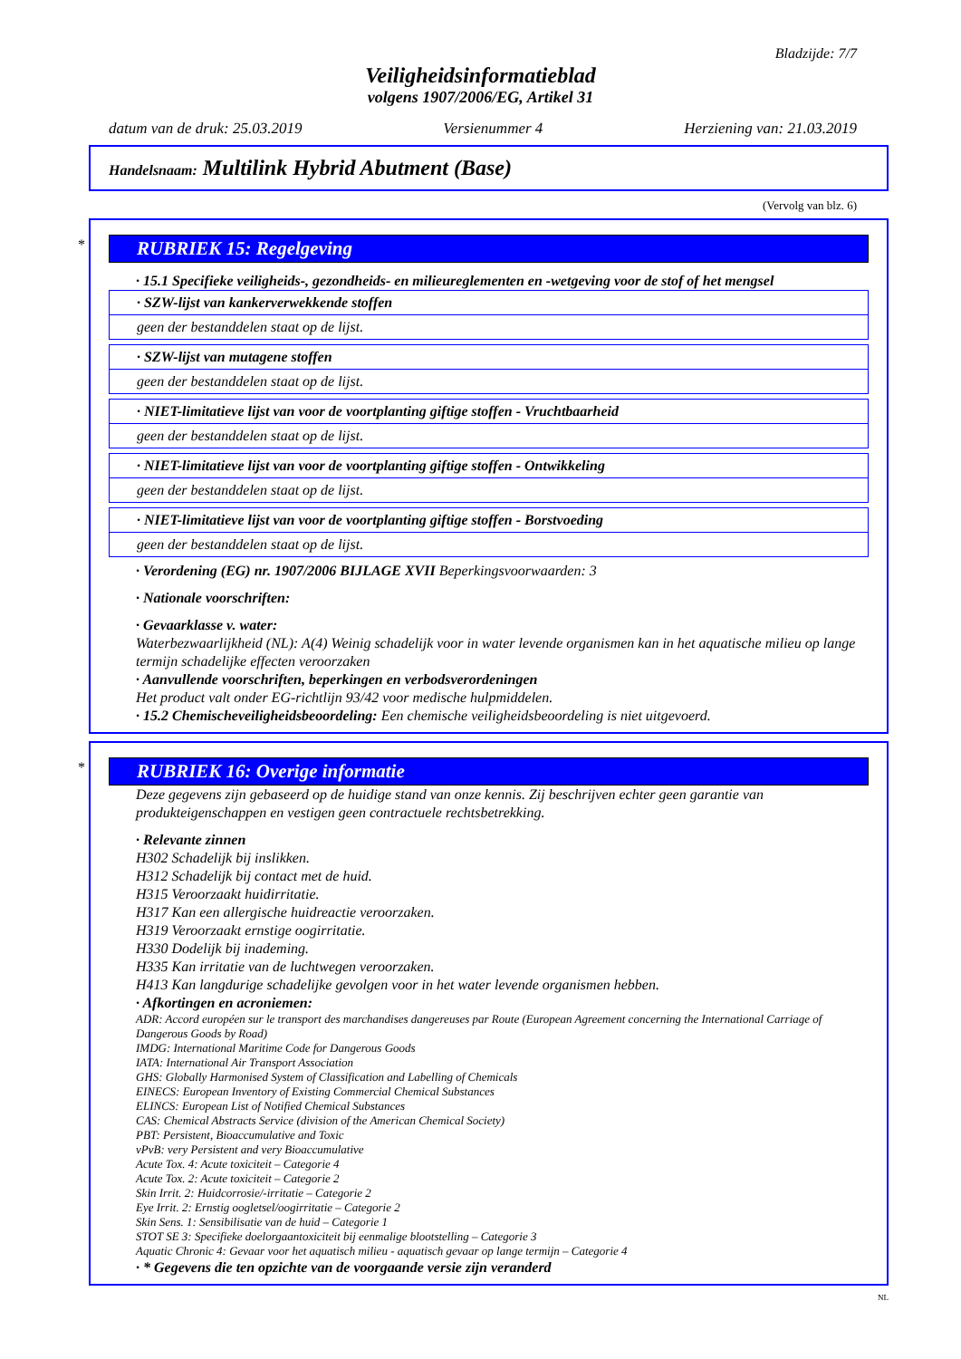Bladzijde: 7/7
Veiligheidsinformatieblad
volgens 1907/2006/EG, Artikel 31
datum van de druk: 25.03.2019 Versienummer 4 Herziening van: 21.03.2019
Handelsnaam: Multilink Hybrid Abutment (Base)
(Vervolg van blz. 6)
*
RUBRIEK 15: Regelgeving
· 15.1 Specifieke veiligheids-, gezondheids- en milieureglementen en -wetgeving voor de stof of het mengsel
· SZW-lijst van kankerverwekkende stoffen
geen der bestanddelen staat op de lijst.
· SZW-lijst van mutagene stoffen
geen der bestanddelen staat op de lijst.
· NIET-limitatieve lijst van voor de voortplanting giftige stoffen - Vruchtbaarheid
geen der bestanddelen staat op de lijst.
· NIET-limitatieve lijst van voor de voortplanting giftige stoffen - Ontwikkeling
geen der bestanddelen staat op de lijst.
· NIET-limitatieve lijst van voor de voortplanting giftige stoffen - Borstvoeding
geen der bestanddelen staat op de lijst.
· Verordening (EG) nr. 1907/2006 BIJLAGE XVII Beperkingsvoorwaarden: 3
· Nationale voorschriften:
· Gevaarklasse v. water:
Waterbezwaarlijkheid (NL): A(4) Weinig schadelijk voor in water levende organismen kan in het aquatische milieu op lange termijn schadelijke effecten veroorzaken
· Aanvullende voorschriften, beperkingen en verbodsverordeningen
Het product valt onder EG-richtlijn 93/42 voor medische hulpmiddelen.
· 15.2 Chemischeveiligheidsbeoordeling: Een chemische veiligheidsbeoordeling is niet uitgevoerd.
*
RUBRIEK 16: Overige informatie
Deze gegevens zijn gebaseerd op de huidige stand van onze kennis. Zij beschrijven echter geen garantie van produkteigenschappen en vestigen geen contractuele rechtsbetrekking.
· Relevante zinnen
H302 Schadelijk bij inslikken.
H312 Schadelijk bij contact met de huid.
H315 Veroorzaakt huidirritatie.
H317 Kan een allergische huidreactie veroorzaken.
H319 Veroorzaakt ernstige oogirritatie.
H330 Dodelijk bij inademing.
H335 Kan irritatie van de luchtwegen veroorzaken.
H413 Kan langdurige schadelijke gevolgen voor in het water levende organismen hebben.
· Afkortingen en acroniemen:
ADR: Accord européen sur le transport des marchandises dangereuses par Route (European Agreement concerning the International Carriage of Dangerous Goods by Road)
IMDG: International Maritime Code for Dangerous Goods
IATA: International Air Transport Association
GHS: Globally Harmonised System of Classification and Labelling of Chemicals
EINECS: European Inventory of Existing Commercial Chemical Substances
ELINCS: European List of Notified Chemical Substances
CAS: Chemical Abstracts Service (division of the American Chemical Society)
PBT: Persistent, Bioaccumulative and Toxic
vPvB: very Persistent and very Bioaccumulative
Acute Tox. 4: Acute toxiciteit – Categorie 4
Acute Tox. 2: Acute toxiciteit – Categorie 2
Skin Irrit. 2: Huidcorrosie/-irritatie – Categorie 2
Eye Irrit. 2: Ernstig oogletsel/oogirritatie – Categorie 2
Skin Sens. 1: Sensibilisatie van de huid – Categorie 1
STOT SE 3: Specifieke doelorgaantoxiciteit bij eenmalige blootstelling – Categorie 3
Aquatic Chronic 4: Gevaar voor het aquatisch milieu - aquatisch gevaar op lange termijn – Categorie 4
· * Gegevens die ten opzichte van de voorgaande versie zijn veranderd
NL